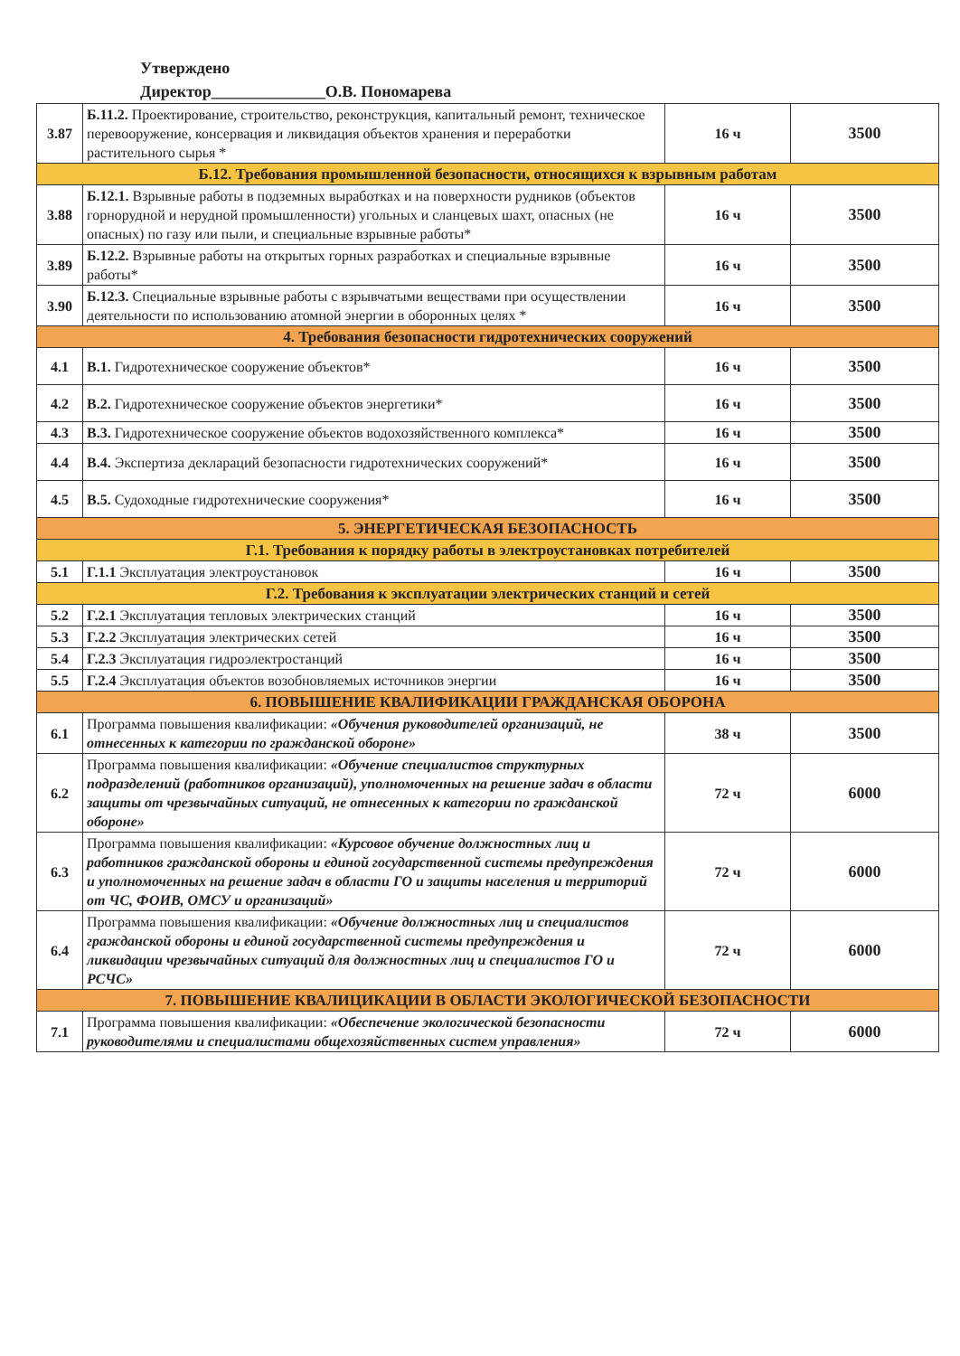Утверждено
Директор______________О.В. Пономарева
| 3.87 | Б.11.2. Проектирование, строительство, реконструкция, капитальный ремонт, техническое перевооружение, консервация и ликвидация объектов хранения и переработки растительного сырья * | 16 ч | 3500 |
| Б.12. Требования промышленной безопасности, относящихся к взрывным работам | | | |
| 3.88 | Б.12.1. Взрывные работы в подземных выработках и на поверхности рудников (объектов горнорудной и нерудной промышленности) угольных и сланцевых шахт, опасных (не опасных) по газу или пыли, и специальные взрывные работы* | 16 ч | 3500 |
| 3.89 | Б.12.2. Взрывные работы на открытых горных разработках и специальные взрывные работы* | 16 ч | 3500 |
| 3.90 | Б.12.3. Специальные взрывные работы с взрывчатыми веществами при осуществлении деятельности по использованию атомной энергии в оборонных целях * | 16 ч | 3500 |
| 4. Требования безопасности гидротехнических сооружений | | | |
| 4.1 | В.1. Гидротехническое сооружение объектов* | 16 ч | 3500 |
| 4.2 | В.2. Гидротехническое сооружение объектов энергетики* | 16 ч | 3500 |
| 4.3 | В.3. Гидротехническое сооружение объектов водохозяйственного комплекса* | 16 ч | 3500 |
| 4.4 | В.4. Экспертиза деклараций безопасности гидротехнических сооружений* | 16 ч | 3500 |
| 4.5 | В.5. Судоходные гидротехнические сооружения* | 16 ч | 3500 |
| 5. ЭНЕРГЕТИЧЕСКАЯ БЕЗОПАСНОСТЬ | | | |
| Г.1. Требования к порядку работы в электроустановках потребителей | | | |
| 5.1 | Г.1.1 Эксплуатация электроустановок | 16 ч | 3500 |
| Г.2. Требования к эксплуатации электрических станций и сетей | | | |
| 5.2 | Г.2.1 Эксплуатация тепловых электрических станций | 16 ч | 3500 |
| 5.3 | Г.2.2 Эксплуатация электрических сетей | 16 ч | 3500 |
| 5.4 | Г.2.3 Эксплуатация гидроэлектростанций | 16 ч | 3500 |
| 5.5 | Г.2.4 Эксплуатация объектов возобновляемых источников энергии | 16 ч | 3500 |
| 6. ПОВЫШЕНИЕ КВАЛИФИКАЦИИ ГРАЖДАНСКАЯ ОБОРОНА | | | |
| 6.1 | Программа повышения квалификации: «Обучения руководителей организаций, не отнесенных к категории по гражданской обороне» | 38 ч | 3500 |
| 6.2 | Программа повышения квалификации: «Обучение специалистов структурных подразделений (работников организаций), уполномоченных на решение задач в области защиты от чрезвычайных ситуаций, не отнесенных к категории по гражданской обороне» | 72 ч | 6000 |
| 6.3 | Программа повышения квалификации: «Курсовое обучение должностных лиц и работников гражданской обороны и единой государственной системы предупреждения и уполномоченных на решение задач в области ГО и защиты населения и территорий от ЧС, ФОИВ, ОМСУ и организаций» | 72 ч | 6000 |
| 6.4 | Программа повышения квалификации: «Обучение должностных лиц и специалистов гражданской обороны и единой государственной системы предупреждения и ликвидации чрезвычайных ситуаций для должностных лиц и специалистов ГО и РСЧС» | 72 ч | 6000 |
| 7. ПОВЫШЕНИЕ КВАЛИЦИКАЦИИ В ОБЛАСТИ ЭКОЛОГИЧЕСКОЙ БЕЗОПАСНОСТИ | | | |
| 7.1 | Программа повышения квалификации: «Обеспечение экологической безопасности руководителями и специалистами общехозяйственных систем управления» | 72 ч | 6000 |